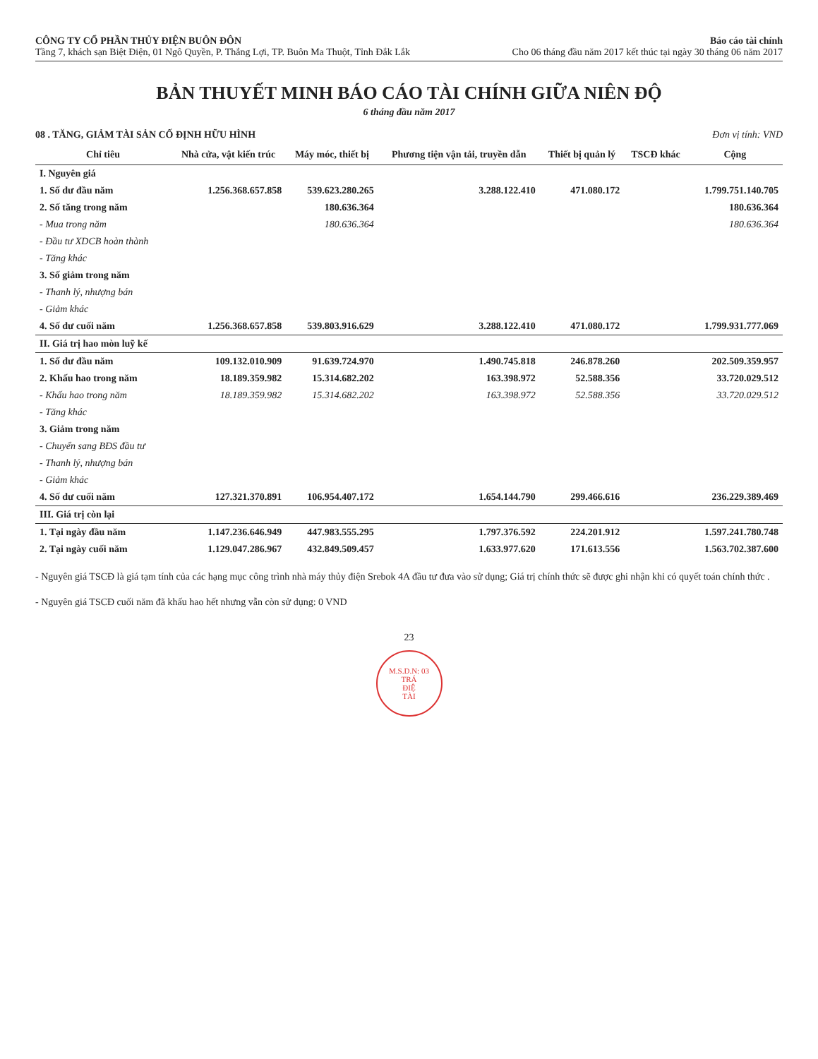CÔNG TY CỔ PHẦN THỦY ĐIỆN BUÔN ĐÔN
Tầng 7, khách sạn Biệt Điện, 01 Ngô Quyền, P. Thắng Lợi, TP. Buôn Ma Thuột, Tỉnh Đắk Lắk
Báo cáo tài chính
Cho 06 tháng đầu năm 2017 kết thúc tại ngày 30 tháng 06 năm 2017
BẢN THUYẾT MINH BÁO CÁO TÀI CHÍNH GIỮA NIÊN ĐỘ
6 tháng đầu năm 2017
08 . TĂNG, GIẢM TÀI SẢN CỐ ĐỊNH HỮU HÌNH Đơn vị tính: VND
| Chỉ tiêu | Nhà cửa, vật kiến trúc | Máy móc, thiết bị | Phương tiện vận tải, truyền dẫn | Thiết bị quản lý | TSCĐ khác | Cộng |
| --- | --- | --- | --- | --- | --- | --- |
| I. Nguyên giá | | | | | | |
| 1. Số dư đầu năm | 1.256.368.657.858 | 539.623.280.265 | 3.288.122.410 | 471.080.172 | | 1.799.751.140.705 |
| 2. Số tăng trong năm | | 180.636.364 | | | | 180.636.364 |
| - Mua trong năm | | 180.636.364 | | | | 180.636.364 |
| - Đầu tư XDCB hoàn thành | | | | | | |
| - Tăng khác | | | | | | |
| 3. Số giảm trong năm | | | | | | |
| - Thanh lý, nhượng bán | | | | | | |
| - Giảm khác | | | | | | |
| 4. Số dư cuối năm | 1.256.368.657.858 | 539.803.916.629 | 3.288.122.410 | 471.080.172 | | 1.799.931.777.069 |
| II. Giá trị hao mòn luỹ kế | | | | | | |
| 1. Số dư đầu năm | 109.132.010.909 | 91.639.724.970 | 1.490.745.818 | 246.878.260 | | 202.509.359.957 |
| 2. Khấu hao trong năm | 18.189.359.982 | 15.314.682.202 | 163.398.972 | 52.588.356 | | 33.720.029.512 |
| - Khấu hao trong năm | 18.189.359.982 | 15.314.682.202 | 163.398.972 | 52.588.356 | | 33.720.029.512 |
| - Tăng khác | | | | | | |
| 3. Giảm trong năm | | | | | | |
| - Chuyển sang BĐS đầu tư | | | | | | |
| - Thanh lý, nhượng bán | | | | | | |
| - Giảm khác | | | | | | |
| 4. Số dư cuối năm | 127.321.370.891 | 106.954.407.172 | 1.654.144.790 | 299.466.616 | | 236.229.389.469 |
| III. Giá trị còn lại | | | | | | |
| 1. Tại ngày đầu năm | 1.147.236.646.949 | 447.983.555.295 | 1.797.376.592 | 224.201.912 | | 1.597.241.780.748 |
| 2. Tại ngày cuối năm | 1.129.047.286.967 | 432.849.509.457 | 1.633.977.620 | 171.613.556 | | 1.563.702.387.600 |
- Nguyên giá TSCĐ là giá tạm tính của các hạng mục công trình nhà máy thủy điện Srebok 4A đầu tư đưa vào sử dụng; Giá trị chính thức sẽ được ghi nhận khi có quyết toán chính thức .
- Nguyên giá TSCĐ cuối năm đã khấu hao hết nhưng vẫn còn sử dụng: 0 VND
23
M.S.D.N: 03
TRÁ
ĐIỆ
TÀI